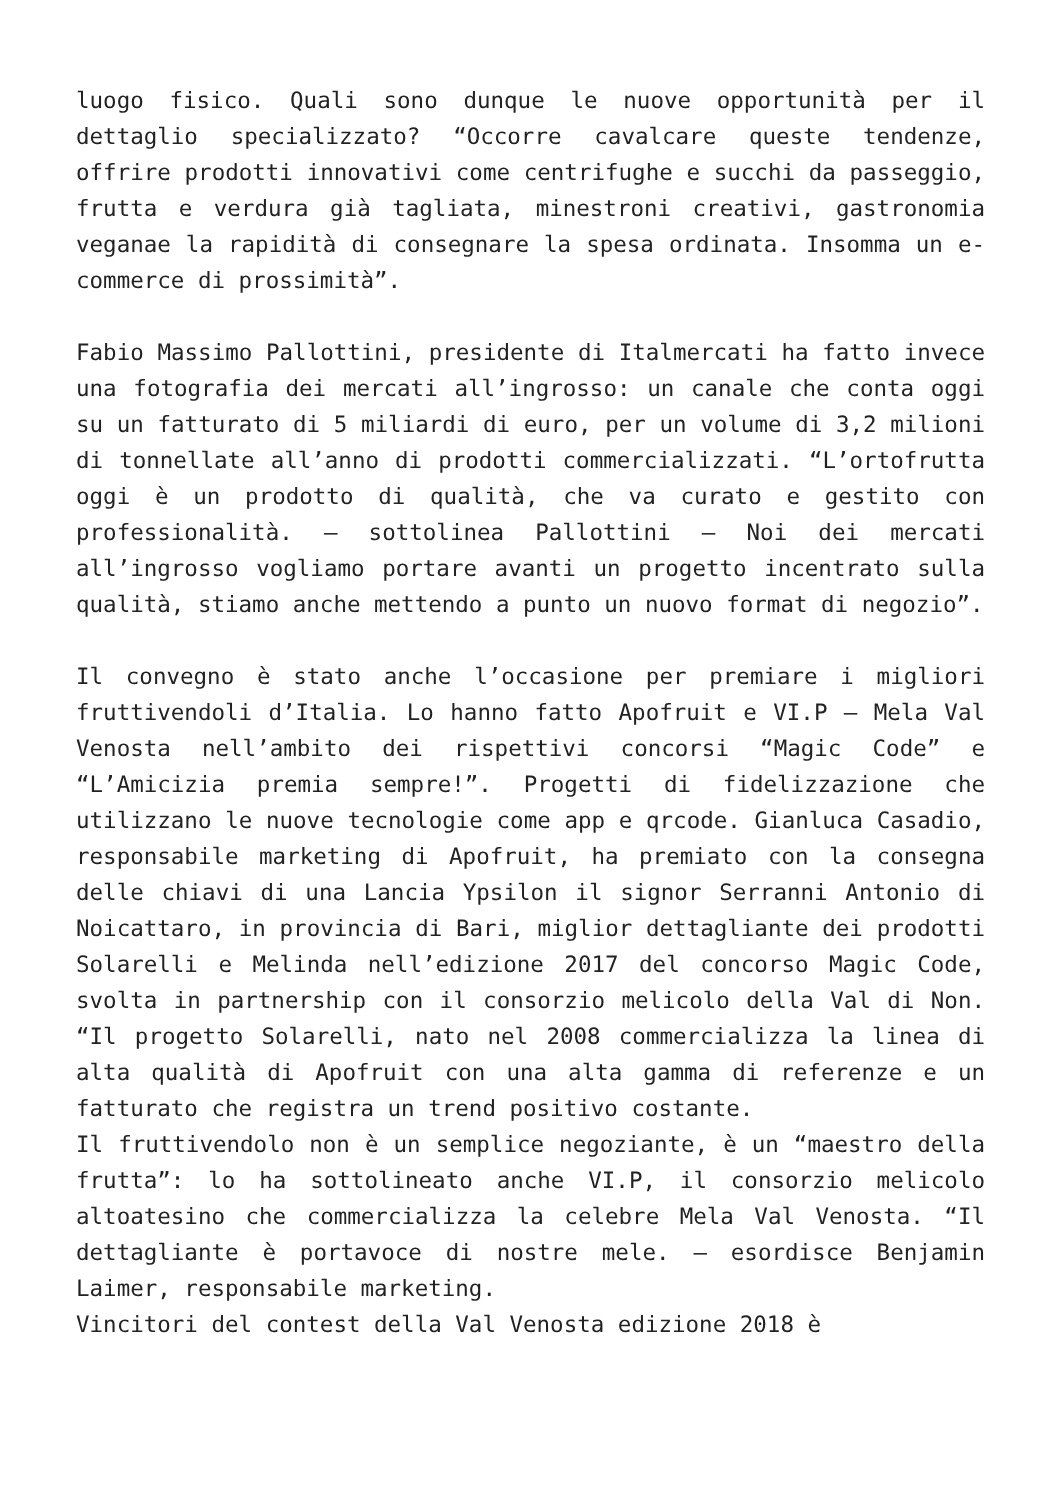luogo fisico. Quali sono dunque le nuove opportunità per il dettaglio specializzato? “Occorre cavalcare queste tendenze, offrire prodotti innovativi come centrifughe e succhi da passeggio, frutta e verdura già tagliata, minestroni creativi, gastronomia veganae la rapidità di consegnare la spesa ordinata. Insomma un e-commerce di prossimità”.
Fabio Massimo Pallottini, presidente di Italmercati ha fatto invece una fotografia dei mercati all’ingrosso: un canale che conta oggi su un fatturato di 5 miliardi di euro, per un volume di 3,2 milioni di tonnellate all’anno di prodotti commercializzati. “L’ortofrutta oggi è un prodotto di qualità, che va curato e gestito con professionalità. – sottolinea Pallottini – Noi dei mercati all’ingrosso vogliamo portare avanti un progetto incentrato sulla qualità, stiamo anche mettendo a punto un nuovo format di negozio”.
Il convegno è stato anche l’occasione per premiare i migliori fruttivendoli d’Italia. Lo hanno fatto Apofruit e VI.P – Mela Val Venosta nell’ambito dei rispettivi concorsi “Magic Code” e “L’Amicizia premia sempre!”. Progetti di fidelizzazione che utilizzano le nuove tecnologie come app e qrcode. Gianluca Casadio, responsabile marketing di Apofruit, ha premiato con la consegna delle chiavi di una Lancia Ypsilon il signor Serranni Antonio di Noicattaro, in provincia di Bari, miglior dettagliante dei prodotti Solarelli e Melinda nell’edizione 2017 del concorso Magic Code, svolta in partnership con il consorzio melicolo della Val di Non. “Il progetto Solarelli, nato nel 2008 commercializza la linea di alta qualità di Apofruit con una alta gamma di referenze e un fatturato che registra un trend positivo costante.
Il fruttivendolo non è un semplice negoziante, è un “maestro della frutta”: lo ha sottolineato anche VI.P, il consorzio melicolo altoatesino che commercializza la celebre Mela Val Venosta. “Il dettagliante è portavoce di nostre mele. – esordisce Benjamin Laimer, responsabile marketing.
Vincitori del contest della Val Venosta edizione 2018 è